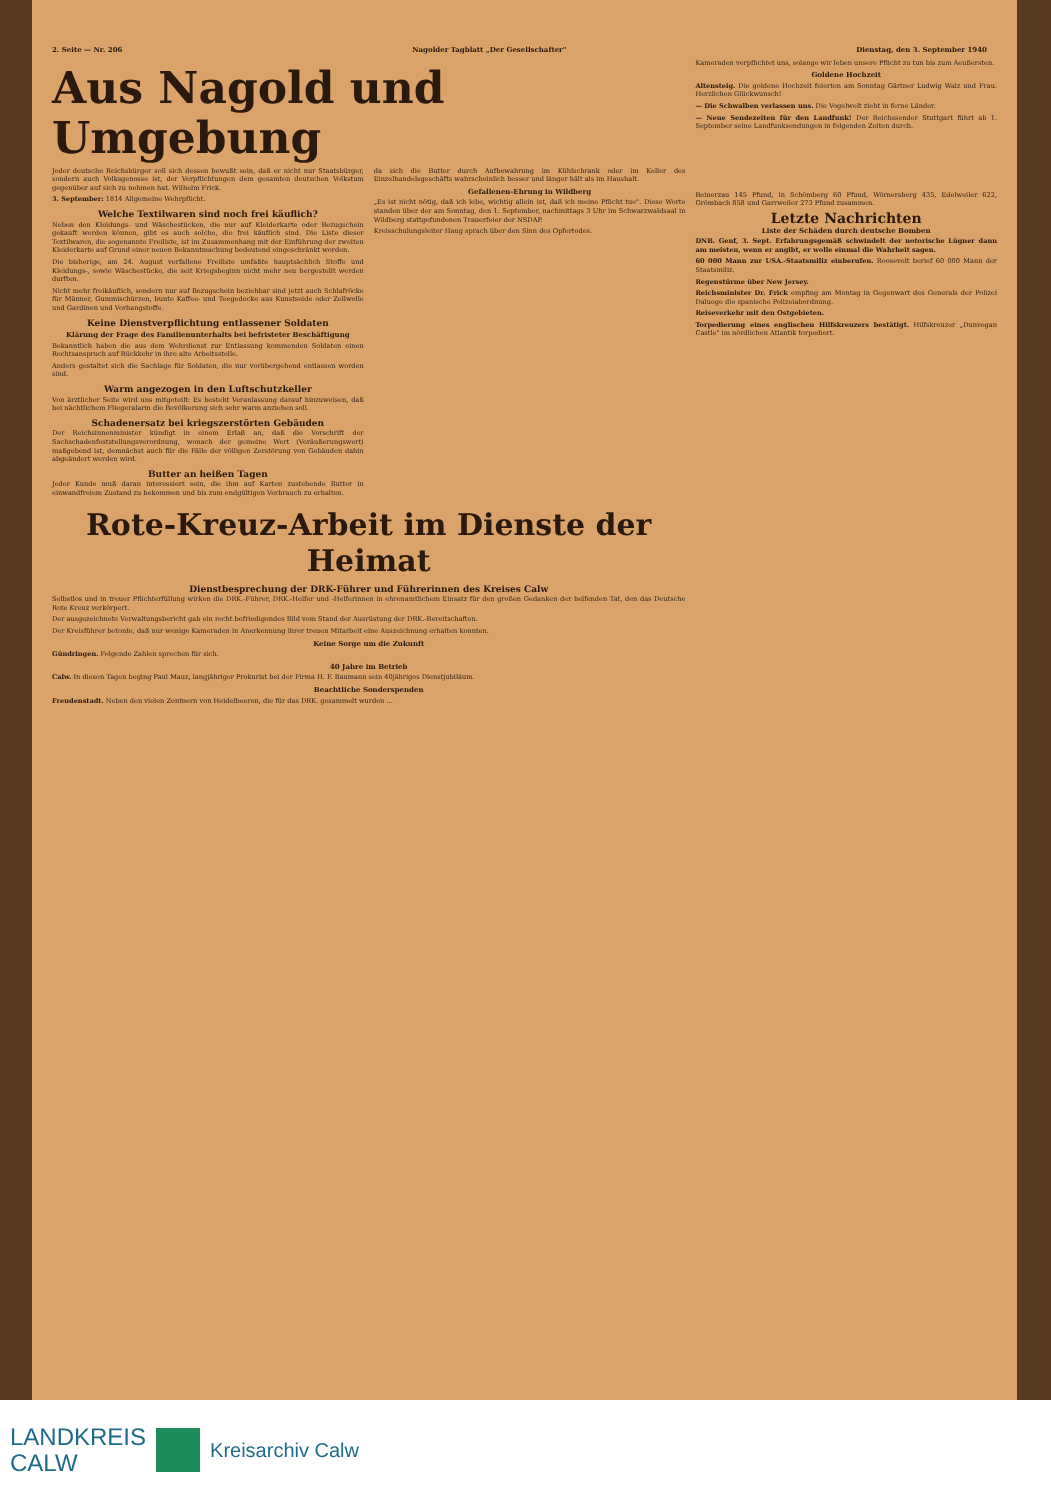2. Seite — Nr. 206 Nagolder Tagblatt „Der Gesellschafter" Dienstag, den 3. September 1940
Aus Nagold und Umgebung
Jeder deutsche Reichsbürger soll sich dessen bewußt sein, daß er nicht nur Staatsbürger, sondern auch Volksgenosse ist, der Verpflichtungen dem gesamten deutschen Volkstum gegenüber auf sich zu nehmen hat. Wilhelm Frick.
3. September: 1814 Allgemeine Wehrpflicht.
Welche Textilwaren sind noch frei käuflich?
Neben den Kleidungs- und Wäschestücken, die nur auf Kleiderkarte oder Bezugschein gekauft werden können, gibt es auch solche, die frei käuflich sind. Die Liste dieser Textilwaren, die sogenannte Freiliste, ist im Zusammenhang mit der Einführung der zweiten Kleiderkarte auf Grund einer neuen Bekanntmachung bedeutend eingeschränkt worden.
Die bisherige, am 24. August verfallene Freiliste umfaßte hauptsächlich Stoffe und Kleidungs-, sowie Wäschestücke, die seit Kriegsbeginn nicht mehr neu hergestellt werden durften.
Nicht mehr freikäuflich, sondern nur auf Bezugschein beziehbar sind jetzt auch Schlafröcke für Männer, Gummischürzen, bunte Kaffee- und Teegedecke aus Kunstseide oder Zellwolle und Gardinen und Vorhangstoffe.
Keine Dienstverpflichtung entlassener Soldaten
Klärung der Frage des Familienunterhalts bei befristeter Beschäftigung
Bekanntlich haben die aus dem Wehrdienst zur Entlassung kommenden Soldaten einen Rechtsanspruch auf Rückkehr in ihre alte Arbeitsstelle.
Anders gestaltet sich die Sachlage für Soldaten, die nur vorübergehend entlassen worden sind.
Warm angezogen in den Luftschutzkeller
Von ärztlicher Seite wird uns mitgeteilt: Es besteht Veranlassung darauf hinzuweisen, daß bei nächtlichem Fliegeralarm die Bevölkerung sich sehr warm anziehen soll.
Schadenersatz bei kriegszerstörten Gebäuden
Der Reichsinnenminister kündigt in einem Erlaß an, daß die Vorschrift der Sachschadenfeststellungsverordnung, wonach der gemeine Wert (Veräußerungswert) maßgebend ist, demnächst auch für die Fälle der völligen Zerstörung von Gebäuden dahin abgeändert werden wird.
Butter an heißen Tagen
Jeder Kunde muß daran interessiert sein, die ihm auf Karten zustehende Butter in einwandfreiem Zustand zu bekommen und bis zum endgültigen Verbrauch zu erhalten.
da sich die Butter durch Aufbewahrung im Kühlschrank oder im Keller des Einzelhandelsgeschäfts wahrscheinlich besser und länger hält als im Haushalt.
Gefallenen-Ehrung in Wildberg
„Es ist nicht nötig, daß ich lebe, wichtig allein ist, daß ich meine Pflicht tue". Diese Worte standen über der am Sonntag, den 1. September, nachmittags 3 Uhr im Schwarzwaldsaal in Wildberg stattgefundenen Trauerfeier der NSDAP.
Kreisschulungsleiter Haug sprach über den Sinn des Opfertodes.
Rote-Kreuz-Arbeit im Dienste der Heimat
Dienstbesprechung der DRK-Führer und Führerinnen des Kreises Calw
Selbstlos und in treuer Pflichterfüllung wirken die DRK.-Führer, DRK.-Helfer und -Helferinnen in ehrenamtlichem Einsatz für den großen Gedanken der helfenden Tat, den das Deutsche Rote Kreuz verkörpert.
Der ausgezeichnete Verwaltungsbericht gab ein recht befriedigendes Bild vom Stand der Ausrüstung der DRK.-Bereitschaften.
Der Kreisführer betonte, daß nur wenige Kameraden in Anerkennung ihrer treuen Mitarbeit eine Auszeichnung erhalten konnten.
Keine Sorge um die Zukunft
Gündringen. Folgende Zahlen sprechen für sich.
40 Jahre im Betrieb
Calw. In diesen Tagen beging Paul Mauz, langjähriger Prokurist bei der Firma H. F. Baumann sein 40jähriges Dienstjubiläum.
Beachtliche Sonderspenden
Freudenstadt. Neben den vielen Zentnern von Heidelbeeren, die für das DRK. gesammelt wurden ...
Kameraden verpflichtet uns, solange wir leben unsere Pflicht zu tun bis zum Aeußersten.
Goldene Hochzeit
Altensteig. Die goldene Hochzeit feierten am Sonntag Gärtner Ludwig Walz und Frau. Herzlichen Glückwunsch!
— Die Schwalben verlassen uns. Die Vogelwelt zieht in ferne Länder.
— Neue Sendezeiten für den Landfunk! Der Reichssender Stuttgart führt ab 1. September seine Landfunksendungen in folgenden Zeiten durch.
Reinerzau 145 Pfund, in Schömberg 60 Pfund, Wörnersberg 435, Edelweiler 622, Grömbach 858 und Garrweiler 273 Pfund zusammen.
Letzte Nachrichten
Liste der Schäden durch deutsche Bomben
DNB. Genf, 3. Sept. Erfahrungsgemäß schwindelt der notorische Lügner dann am meisten, wenn er angibt, er wolle einmal die Wahrheit sagen.
60 000 Mann zur USA.-Staatsmiliz einberufen. Roosevelt berief 60 000 Mann der Staatsmiliz.
Regenstürme über New Jersey.
Reichsminister Dr. Frick empfing am Montag in Gegenwart des Generals der Polizei Daluege die spanische Polizeiabordnung.
Reiseverkehr mit den Ostgebieten.
Torpedierung eines englischen Hilfskreuzers bestätigt. Hilfskreuzer „Dunvegan Castle" im nördlichen Atlantik torpediert.
LANDKREIS
CALW
Kreisarchiv Calw